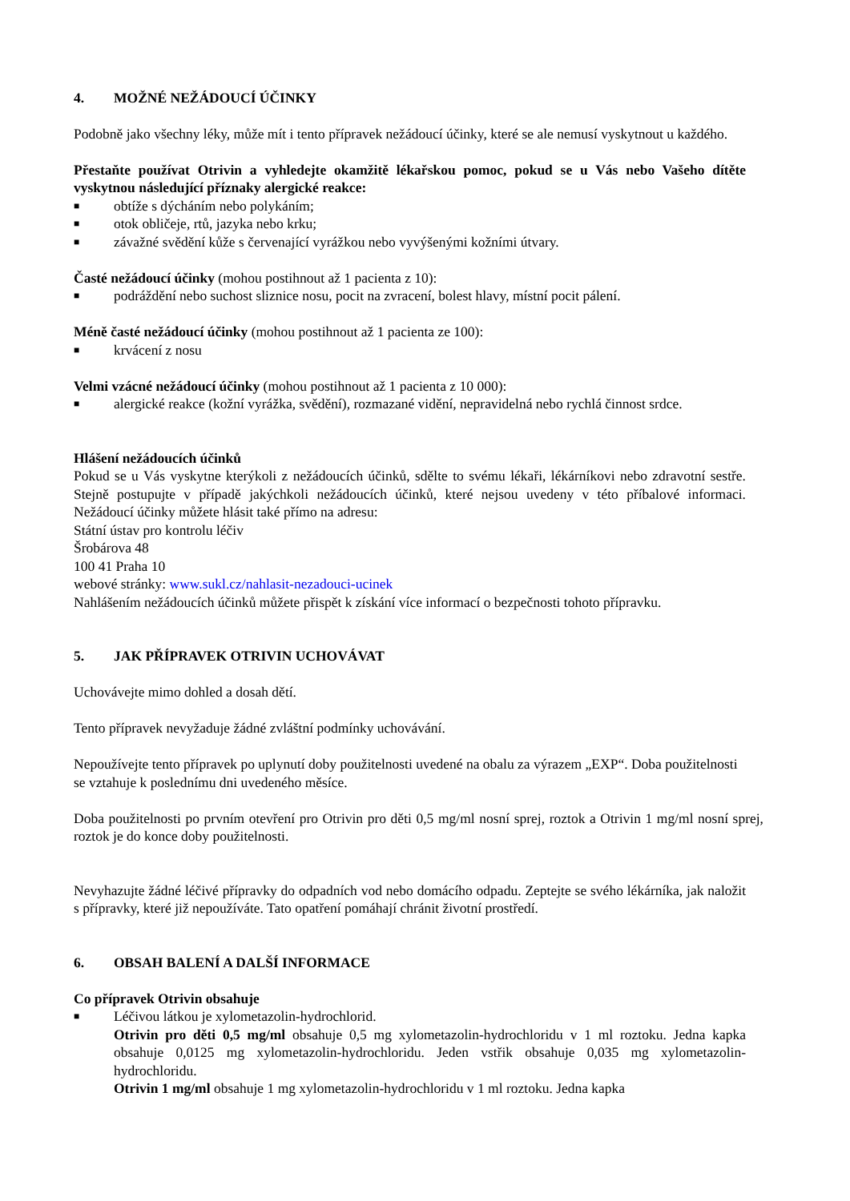4. MOŽNÉ NEŽÁDOUCÍ ÚČINKY
Podobně jako všechny léky, může mít i tento přípravek nežádoucí účinky, které se ale nemusí vyskytnout u každého.
Přestaňte používat Otrivin a vyhledejte okamžitě lékařskou pomoc, pokud se u Vás nebo Vašeho dítěte vyskytnou následující příznaky alergické reakce:
■ obtíže s dýcháním nebo polykáním;
■ otok obličeje, rtů, jazyka nebo krku;
■ závažné svědění kůže s červenající vyrážkou nebo vyvýšenými kožními útvary.
Časté nežádoucí účinky (mohou postihnout až 1 pacienta z 10):
■ podráždění nebo suchost sliznice nosu, pocit na zvracení, bolest hlavy, místní pocit pálení.
Méně časté nežádoucí účinky (mohou postihnout až 1 pacienta ze 100):
■ krvácení z nosu
Velmi vzácné nežádoucí účinky (mohou postihnout až 1 pacienta z 10 000):
■ alergické reakce (kožní vyrážka, svědění), rozmazané vidění, nepravidelná nebo rychlá činnost srdce.
Hlášení nežádoucích účinků
Pokud se u Vás vyskytne kterýkoli z nežádoucích účinků, sdělte to svému lékaři, lékárníkovi nebo zdravotní sestře. Stejně postupujte v případě jakýchkoli nežádoucích účinků, které nejsou uvedeny v této příbalové informaci. Nežádoucí účinky můžete hlásit také přímo na adresu:
Státní ústav pro kontrolu léčiv
Šrobárova 48
100 41 Praha 10
webové stránky: www.sukl.cz/nahlasit-nezadouci-ucinek
Nahlášením nežádoucích účinků můžete přispět k získání více informací o bezpečnosti tohoto přípravku.
5. JAK PŘÍPRAVEK OTRIVIN UCHOVÁVAT
Uchovávejte mimo dohled a dosah dětí.
Tento přípravek nevyžaduje žádné zvláštní podmínky uchovávání.
Nepoužívejte tento přípravek po uplynutí doby použitelnosti uvedené na obalu za výrazem „EXP“. Doba použitelnosti se vztahuje k poslednímu dni uvedeného měsíce.
Doba použitelnosti po prvním otevření pro Otrivin pro děti 0,5 mg/ml nosní sprej, roztok a Otrivin 1 mg/ml nosní sprej, roztok je do konce doby použitelnosti.
Nevyhazujte žádné léčivé přípravky do odpadních vod nebo domácího odpadu. Zeptejte se svého lékárníka, jak naložit s přípravky, které již nepoužíváte. Tato opatření pomáhají chránit životní prostředí.
6. OBSAH BALENÍ A DALŠÍ INFORMACE
Co přípravek Otrivin obsahuje
■ Léčivou látkou je xylometazolin-hydrochlorid.
Otrivin pro děti 0,5 mg/ml obsahuje 0,5 mg xylometazolin-hydrochloridu v 1 ml roztoku. Jedna kapka obsahuje 0,0125 mg xylometazolin-hydrochloridu. Jeden vstřik obsahuje 0,035 mg xylometazolin-hydrochloridu.
Otrivin 1 mg/ml obsahuje 1 mg xylometazolin-hydrochloridu v 1 ml roztoku. Jedna kapka